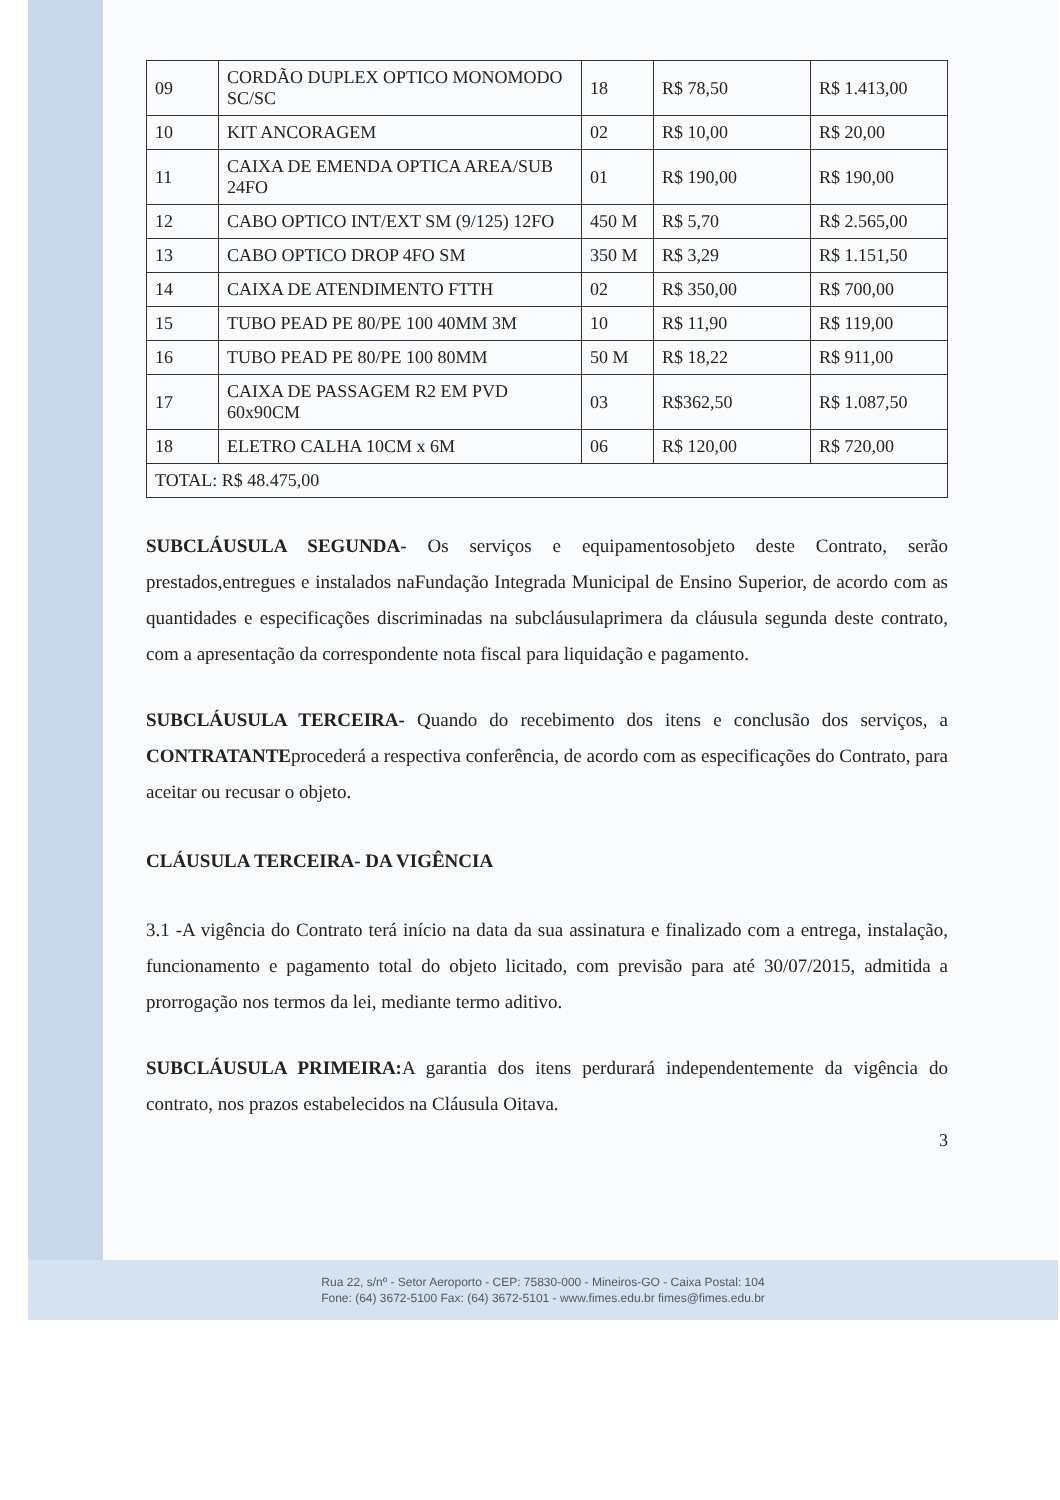| 09 | CORDÃO DUPLEX OPTICO MONOMODO SC/SC | 18 | R$ 78,50 | R$ 1.413,00 |
| 10 | KIT ANCORAGEM | 02 | R$ 10,00 | R$ 20,00 |
| 11 | CAIXA DE EMENDA OPTICA AREA/SUB 24FO | 01 | R$ 190,00 | R$ 190,00 |
| 12 | CABO OPTICO INT/EXT SM (9/125) 12FO | 450 M | R$ 5,70 | R$ 2.565,00 |
| 13 | CABO OPTICO DROP 4FO SM | 350 M | R$ 3,29 | R$ 1.151,50 |
| 14 | CAIXA DE ATENDIMENTO FTTH | 02 | R$ 350,00 | R$ 700,00 |
| 15 | TUBO PEAD PE 80/PE 100 40MM 3M | 10 | R$ 11,90 | R$ 119,00 |
| 16 | TUBO PEAD PE 80/PE 100 80MM | 50 M | R$ 18,22 | R$ 911,00 |
| 17 | CAIXA DE PASSAGEM R2 EM PVD 60x90CM | 03 | R$362,50 | R$ 1.087,50 |
| 18 | ELETRO CALHA 10CM x 6M | 06 | R$ 120,00 | R$ 720,00 |
| TOTAL: R$ 48.475,00 | | | | |
SUBCLÁUSULA SEGUNDA- Os serviços e equipamentosobjeto deste Contrato, serão prestados,entregues e instalados naFundação Integrada Municipal de Ensino Superior, de acordo com as quantidades e especificações discriminadas na subcláusulaprimera da cláusula segunda deste contrato, com a apresentação da correspondente nota fiscal para liquidação e pagamento.
SUBCLÁUSULA TERCEIRA- Quando do recebimento dos itens e conclusão dos serviços, a CONTRATANTEprocederá a respectiva conferência, de acordo com as especificações do Contrato, para aceitar ou recusar o objeto.
CLÁUSULA TERCEIRA- DA VIGÊNCIA
3.1 -A vigência do Contrato terá início na data da sua assinatura e finalizado com a entrega, instalação, funcionamento e pagamento total do objeto licitado, com previsão para até 30/07/2015, admitida a prorrogação nos termos da lei, mediante termo aditivo.
SUBCLÁUSULA PRIMEIRA: A garantia dos itens perdurará independentemente da vigência do contrato, nos prazos estabelecidos na Cláusula Oitava.
3
Rua 22, s/nº - Setor Aeroporto - CEP: 75830-000 - Mineiros-GO - Caixa Postal: 104
Fone: (64) 3672-5100 Fax: (64) 3672-5101 - www.fimes.edu.br fimes@fimes.edu.br